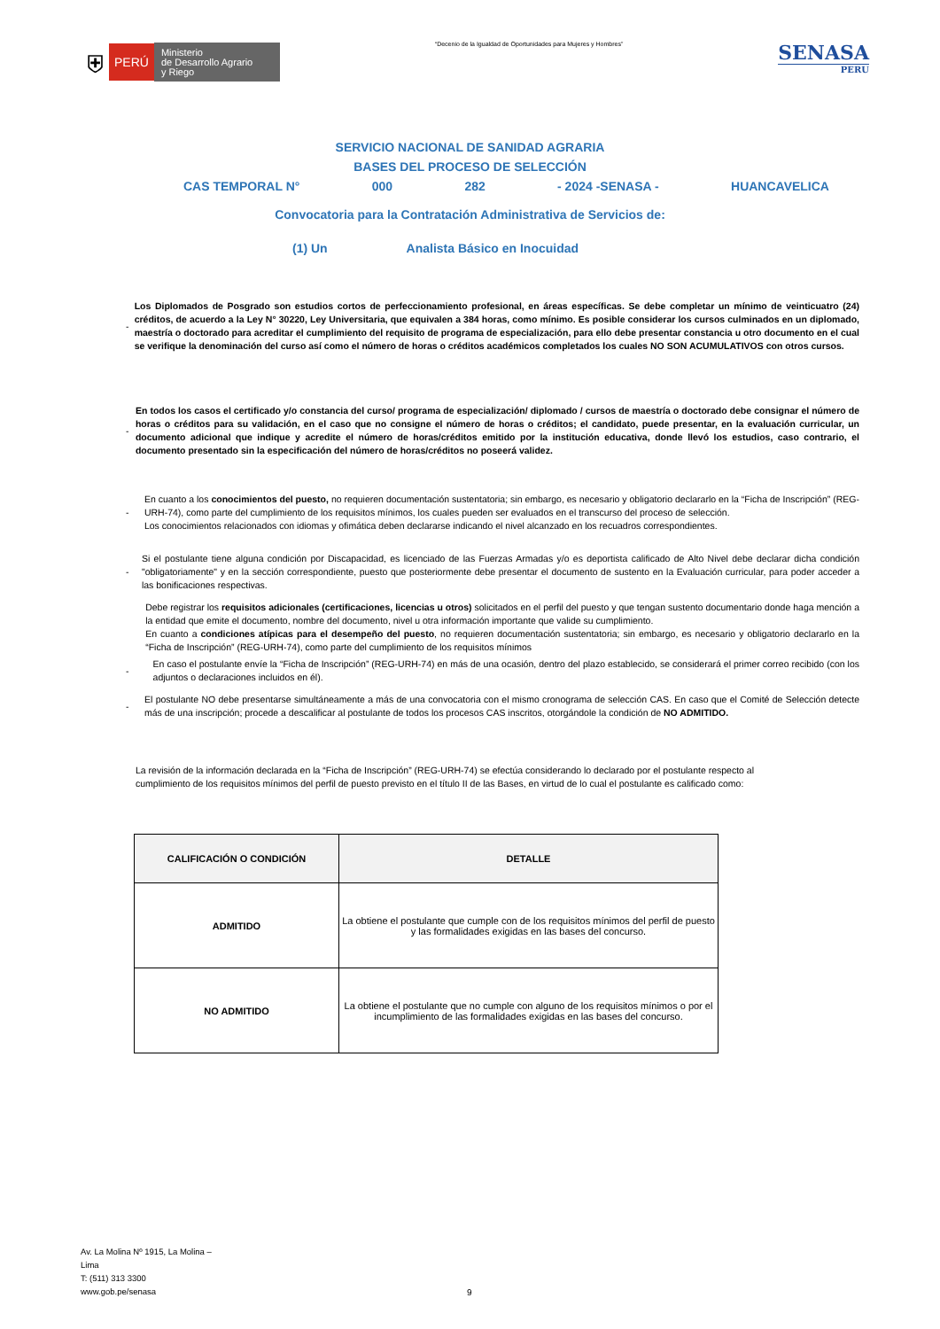⛨
PERÚ
Ministerio
de Desarrollo Agrario
y Riego
“Decenio de la Igualdad de Oportunidades para Mujeres y Hombres”
SENASA
PERU
SERVICIO NACIONAL DE SANIDAD AGRARIA
BASES DEL PROCESO DE SELECCIÓN
CAS TEMPORAL N° 000 282 - 2024 -SENASA - HUANCAVELICA
Convocatoria para la Contratación Administrativa de Servicios de:
(1) Un Analista Básico en Inocuidad
- Los Diplomados de Posgrado son estudios cortos de perfeccionamiento profesional, en áreas específicas. Se debe completar un mínimo de veinticuatro (24) créditos, de acuerdo a la Ley N° 30220, Ley Universitaria, que equivalen a 384 horas, como mínimo. Es posible considerar los cursos culminados en un diplomado, maestría o doctorado para acreditar el cumplimiento del requisito de programa de especialización, para ello debe presentar constancia u otro documento en el cual se verifique la denominación del curso así como el número de horas o créditos académicos completados los cuales NO SON ACUMULATIVOS con otros cursos.
- En todos los casos el certificado y/o constancia del curso/ programa de especialización/ diplomado / cursos de maestría o doctorado debe consignar el número de horas o créditos para su validación, en el caso que no consigne el número de horas o créditos; el candidato, puede presentar, en la evaluación curricular, un documento adicional que indique y acredite el número de horas/créditos emitido por la institución educativa, donde llevó los estudios, caso contrario, el documento presentado sin la especificación del número de horas/créditos no poseerá validez.
- En cuanto a los conocimientos del puesto, no requieren documentación sustentatoria; sin embargo, es necesario y obligatorio declararlo en la “Ficha de Inscripción” (REG-URH-74), como parte del cumplimiento de los requisitos mínimos, los cuales pueden ser evaluados en el transcurso del proceso de selección.
Los conocimientos relacionados con idiomas y ofimática deben declararse indicando el nivel alcanzado en los recuadros correspondientes.
- Si el postulante tiene alguna condición por Discapacidad, es licenciado de las Fuerzas Armadas y/o es deportista calificado de Alto Nivel debe declarar dicha condición "obligatoriamente" y en la sección correspondiente, puesto que posteriormente debe presentar el documento de sustento en la Evaluación curricular, para poder acceder a las bonificaciones respectivas.
Debe registrar los requisitos adicionales (certificaciones, licencias u otros) solicitados en el perfil del puesto y que tengan sustento documentario donde haga mención a la entidad que emite el documento, nombre del documento, nivel u otra información importante que valide su cumplimiento.
En cuanto a condiciones atípicas para el desempeño del puesto, no requieren documentación sustentatoria; sin embargo, es necesario y obligatorio declararlo en la “Ficha de Inscripción” (REG-URH-74), como parte del cumplimiento de los requisitos mínimos
- En caso el postulante envíe la “Ficha de Inscripción” (REG-URH-74) en más de una ocasión, dentro del plazo establecido, se considerará el primer correo recibido (con los adjuntos o declaraciones incluidos en él).
- El postulante NO debe presentarse simultáneamente a más de una convocatoria con el mismo cronograma de selección CAS. En caso que el Comité de Selección detecte más de una inscripción; procede a descalificar al postulante de todos los procesos CAS inscritos, otorgándole la condición de NO ADMITIDO.
La revisión de la información declarada en la “Ficha de Inscripción” (REG-URH-74) se efectúa considerando lo declarado por el postulante respecto al cumplimiento de los requisitos mínimos del perfil de puesto previsto en el título II de las Bases, en virtud de lo cual el postulante es calificado como:
| CALIFICACIÓN O CONDICIÓN | DETALLE |
| --- | --- |
| ADMITIDO | La obtiene el postulante que cumple con de los requisitos mínimos del perfil de puesto y las formalidades exigidas en las bases del concurso. |
| NO ADMITIDO | La obtiene el postulante que no cumple con alguno de los requisitos mínimos o por el incumplimiento de las formalidades exigidas en las bases del concurso. |
Av. La Molina Nº 1915, La Molina –
Lima
T: (511) 313 3300
www.gob.pe/senasa
9